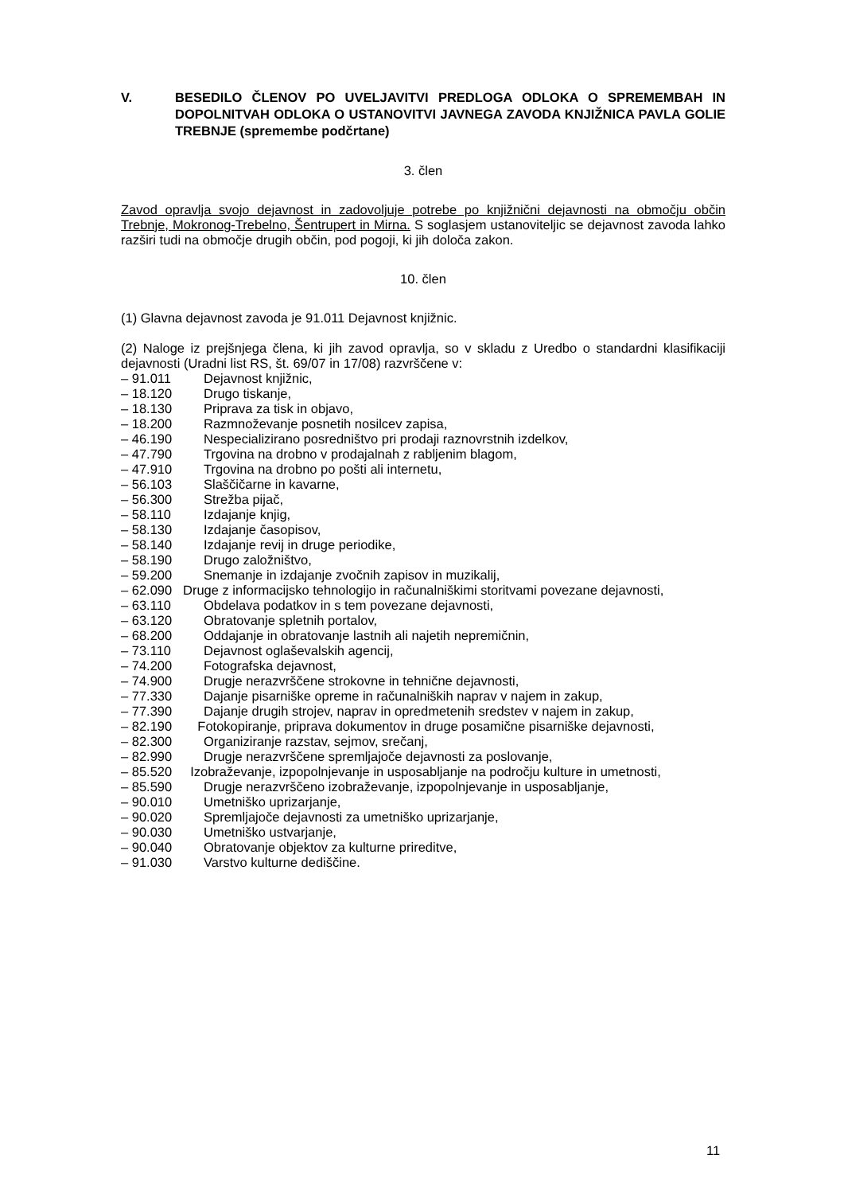V. BESEDILO ČLENOV PO UVELJAVITVI PREDLOGA ODLOKA O SPREMEMBAH IN DOPOLNITVAH ODLOKA O USTANOVITVI JAVNEGA ZAVODA KNJIŽNICA PAVLA GOLIE TREBNJE (spremembe podčrtane)
3. člen
Zavod opravlja svojo dejavnost in zadovoljuje potrebe po knjižnični dejavnosti na območju občin Trebnje, Mokronog-Trebelno, Šentrupert in Mirna. S soglasjem ustanoviteljic se dejavnost zavoda lahko razširi tudi na območje drugih občin, pod pogoji, ki jih določa zakon.
10. člen
(1) Glavna dejavnost zavoda je 91.011 Dejavnost knjižnic.
(2) Naloge iz prejšnjega člena, ki jih zavod opravlja, so v skladu z Uredbo o standardni klasifikaciji dejavnosti (Uradni list RS, št. 69/07 in 17/08) razvrščene v:
– 91.011 Dejavnost knjižnic,
– 18.120 Drugo tiskanje,
– 18.130 Priprava za tisk in objavo,
– 18.200 Razmnoževanje posnetih nosilcev zapisa,
– 46.190 Nespecializirano posredništvo pri prodaji raznovrstnih izdelkov,
– 47.790 Trgovina na drobno v prodajalnah z rabljenim blagom,
– 47.910 Trgovina na drobno po pošti ali internetu,
– 56.103 Slaščičarne in kavarne,
– 56.300 Strežba pijač,
– 58.110 Izdajanje knjig,
– 58.130 Izdajanje časopisov,
– 58.140 Izdajanje revij in druge periodike,
– 58.190 Drugo založništvo,
– 59.200 Snemanje in izdajanje zvočnih zapisov in muzikalij,
– 62.090 Druge z informacijsko tehnologijo in računalniškimi storitvami povezane dejavnosti,
– 63.110 Obdelava podatkov in s tem povezane dejavnosti,
– 63.120 Obratovanje spletnih portalov,
– 68.200 Oddajanje in obratovanje lastnih ali najetih nepremičnin,
– 73.110 Dejavnost oglaševalskih agencij,
– 74.200 Fotografska dejavnost,
– 74.900 Drugje nerazvrščene strokovne in tehnične dejavnosti,
– 77.330 Dajanje pisarniške opreme in računalniških naprav v najem in zakup,
– 77.390 Dajanje drugih strojev, naprav in opredmetenih sredstev v najem in zakup,
– 82.190 Fotokopiranje, priprava dokumentov in druge posamične pisarniške dejavnosti,
– 82.300 Organiziranje razstav, sejmov, srečanj,
– 82.990 Drugje nerazvrščene spremljajoče dejavnosti za poslovanje,
– 85.520 Izobraževanje, izpopolnjevanje in usposabljanje na področju kulture in umetnosti,
– 85.590 Drugje nerazvrščeno izobraževanje, izpopolnjevanje in usposabljanje,
– 90.010 Umetniško uprizarjanje,
– 90.020 Spremljajoče dejavnosti za umetniško uprizarjanje,
– 90.030 Umetniško ustvarjanje,
– 90.040 Obratovanje objektov za kulturne prireditve,
– 91.030 Varstvo kulturne dediščine.
11